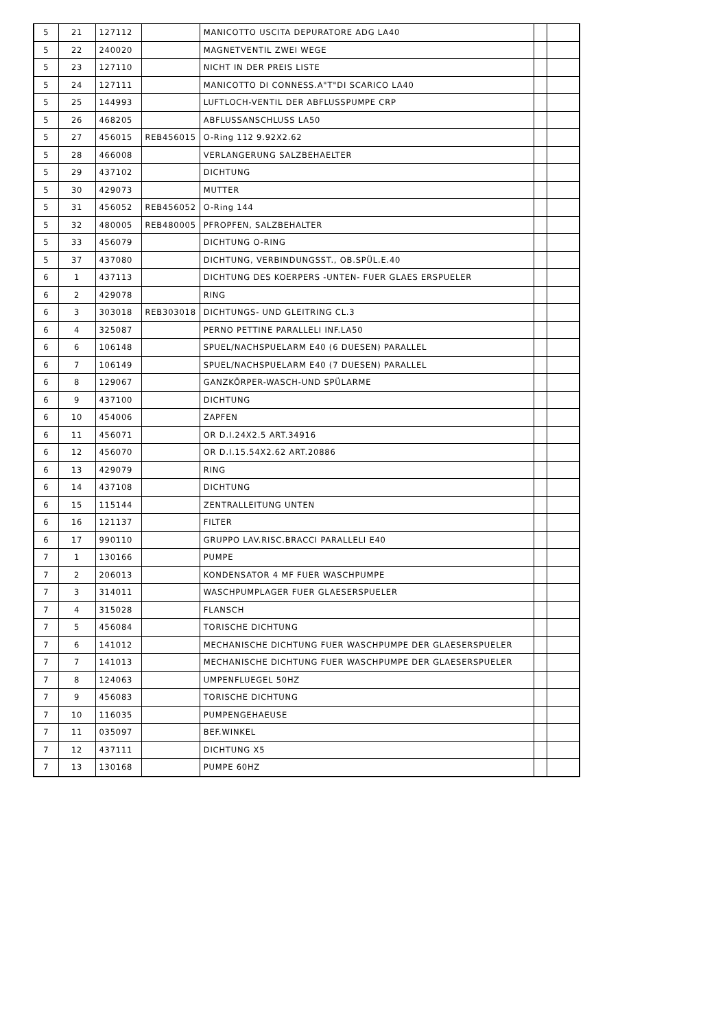| 5 | 21 | 127112 | | MANICOTTO USCITA DEPURATORE ADG LA40 | | |
| 5 | 22 | 240020 | | MAGNETVENTIL ZWEI WEGE | | |
| 5 | 23 | 127110 | | NICHT IN DER PREIS LISTE | | |
| 5 | 24 | 127111 | | MANICOTTO DI CONNESS.A"T"DI SCARICO LA40 | | |
| 5 | 25 | 144993 | | LUFTLOCH-VENTIL DER ABFLUSSPUMPE CRP | | |
| 5 | 26 | 468205 | | ABFLUSSANSCHLUSS LA50 | | |
| 5 | 27 | 456015 | REB456015 | O-Ring 112 9.92X2.62 | | |
| 5 | 28 | 466008 | | VERLANGERUNG SALZBEHAELTER | | |
| 5 | 29 | 437102 | | DICHTUNG | | |
| 5 | 30 | 429073 | | MUTTER | | |
| 5 | 31 | 456052 | REB456052 | O-Ring 144 | | |
| 5 | 32 | 480005 | REB480005 | PFROPFEN, SALZBEHALTER | | |
| 5 | 33 | 456079 | | DICHTUNG O-RING | | |
| 5 | 37 | 437080 | | DICHTUNG, VERBINDUNGSST., OB.SPÜL.E.40 | | |
| 6 | 1 | 437113 | | DICHTUNG DES KOERPERS -UNTEN- FUER GLAES ERSPUELER | | |
| 6 | 2 | 429078 | | RING | | |
| 6 | 3 | 303018 | REB303018 | DICHTUNGS- UND GLEITRING CL.3 | | |
| 6 | 4 | 325087 | | PERNO PETTINE PARALLELI INF.LA50 | | |
| 6 | 6 | 106148 | | SPUEL/NACHSPUELARM E40 (6 DUESEN) PARALLEL | | |
| 6 | 7 | 106149 | | SPUEL/NACHSPUELARM E40 (7 DUESEN) PARALLEL | | |
| 6 | 8 | 129067 | | GANZKÖRPER-WASCH-UND SPÜLARME | | |
| 6 | 9 | 437100 | | DICHTUNG | | |
| 6 | 10 | 454006 | | ZAPFEN | | |
| 6 | 11 | 456071 | | OR D.I.24X2.5 ART.34916 | | |
| 6 | 12 | 456070 | | OR D.I.15.54X2.62 ART.20886 | | |
| 6 | 13 | 429079 | | RING | | |
| 6 | 14 | 437108 | | DICHTUNG | | |
| 6 | 15 | 115144 | | ZENTRALLEITUNG UNTEN | | |
| 6 | 16 | 121137 | | FILTER | | |
| 6 | 17 | 990110 | | GRUPPO LAV.RISC.BRACCI PARALLELI E40 | | |
| 7 | 1 | 130166 | | PUMPE | | |
| 7 | 2 | 206013 | | KONDENSATOR 4 MF FUER WASCHPUMPE | | |
| 7 | 3 | 314011 | | WASCHPUMPLAGER FUER GLAESERSPUELER | | |
| 7 | 4 | 315028 | | FLANSCH | | |
| 7 | 5 | 456084 | | TORISCHE DICHTUNG | | |
| 7 | 6 | 141012 | | MECHANISCHE DICHTUNG FUER WASCHPUMPE DER GLAESERSPUELER | | |
| 7 | 7 | 141013 | | MECHANISCHE DICHTUNG FUER WASCHPUMPE DER GLAESERSPUELER | | |
| 7 | 8 | 124063 | | UMPENFLUEGEL 50HZ | | |
| 7 | 9 | 456083 | | TORISCHE DICHTUNG | | |
| 7 | 10 | 116035 | | PUMPENGEHAEUSE | | |
| 7 | 11 | 035097 | | BEF.WINKEL | | |
| 7 | 12 | 437111 | | DICHTUNG X5 | | |
| 7 | 13 | 130168 | | PUMPE 60HZ | | |